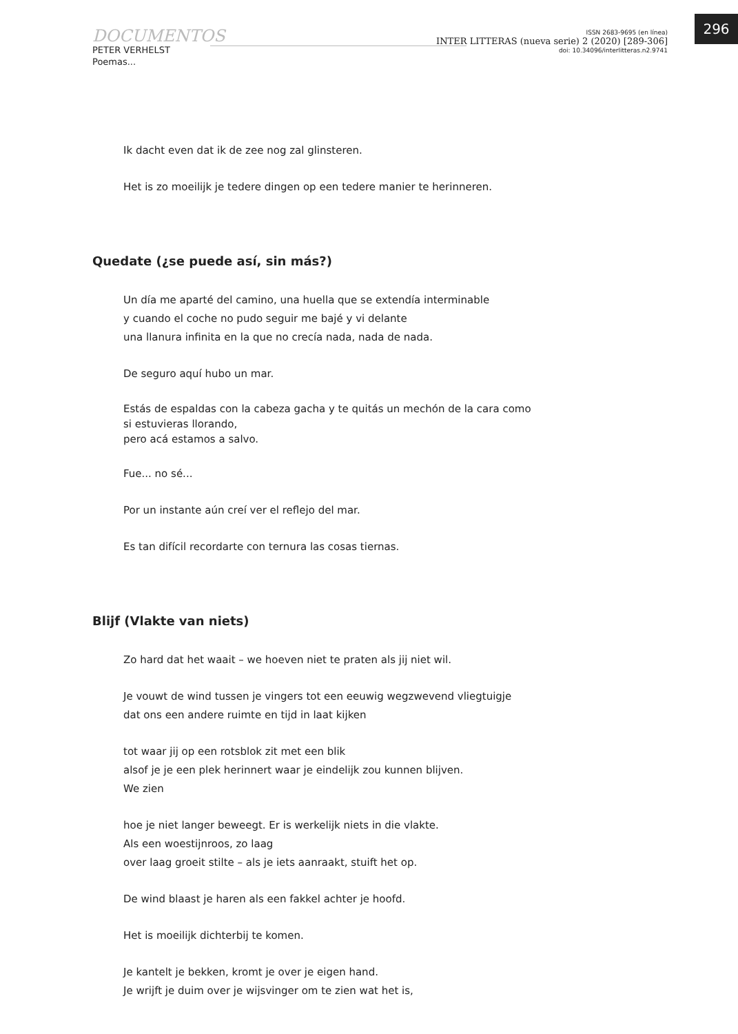296
DOCUMENTOS
PETER VERHELST
Poemas...
ISSN 2683-9695 (en línea)
INTER LITTERAS (nueva serie) 2 (2020) [289-306]
doi: 10.34096/interlitteras.n2.9741
Ik dacht even dat ik de zee nog zal glinsteren.
Het is zo moeilijk je tedere dingen op een tedere manier te herinneren.
Quedate (¿se puede así, sin más?)
Un día me aparté del camino, una huella que se extendía interminable
y cuando el coche no pudo seguir me bajé y vi delante
una llanura infinita en la que no crecía nada, nada de nada.
De seguro aquí hubo un mar.
Estás de espaldas con la cabeza gacha y te quitás un mechón de la cara como si estuvieras llorando,
pero acá estamos a salvo.
Fue... no sé...
Por un instante aún creí ver el reflejo del mar.
Es tan difícil recordarte con ternura las cosas tiernas.
Blijf (Vlakte van niets)
Zo hard dat het waait – we hoeven niet te praten als jij niet wil.
Je vouwt de wind tussen je vingers tot een eeuwig wegzwevend vliegtuigje
dat ons een andere ruimte en tijd in laat kijken
tot waar jij op een rotsblok zit met een blik
alsof je je een plek herinnert waar je eindelijk zou kunnen blijven.
We zien
hoe je niet langer beweegt. Er is werkelijk niets in die vlakte.
Als een woestijnroos, zo laag
over laag groeit stilte – als je iets aanraakt, stuift het op.
De wind blaast je haren als een fakkel achter je hoofd.
Het is moeilijk dichterbij te komen.
Je kantelt je bekken, kromt je over je eigen hand.
Je wrijft je duim over je wijsvinger om te zien wat het is,